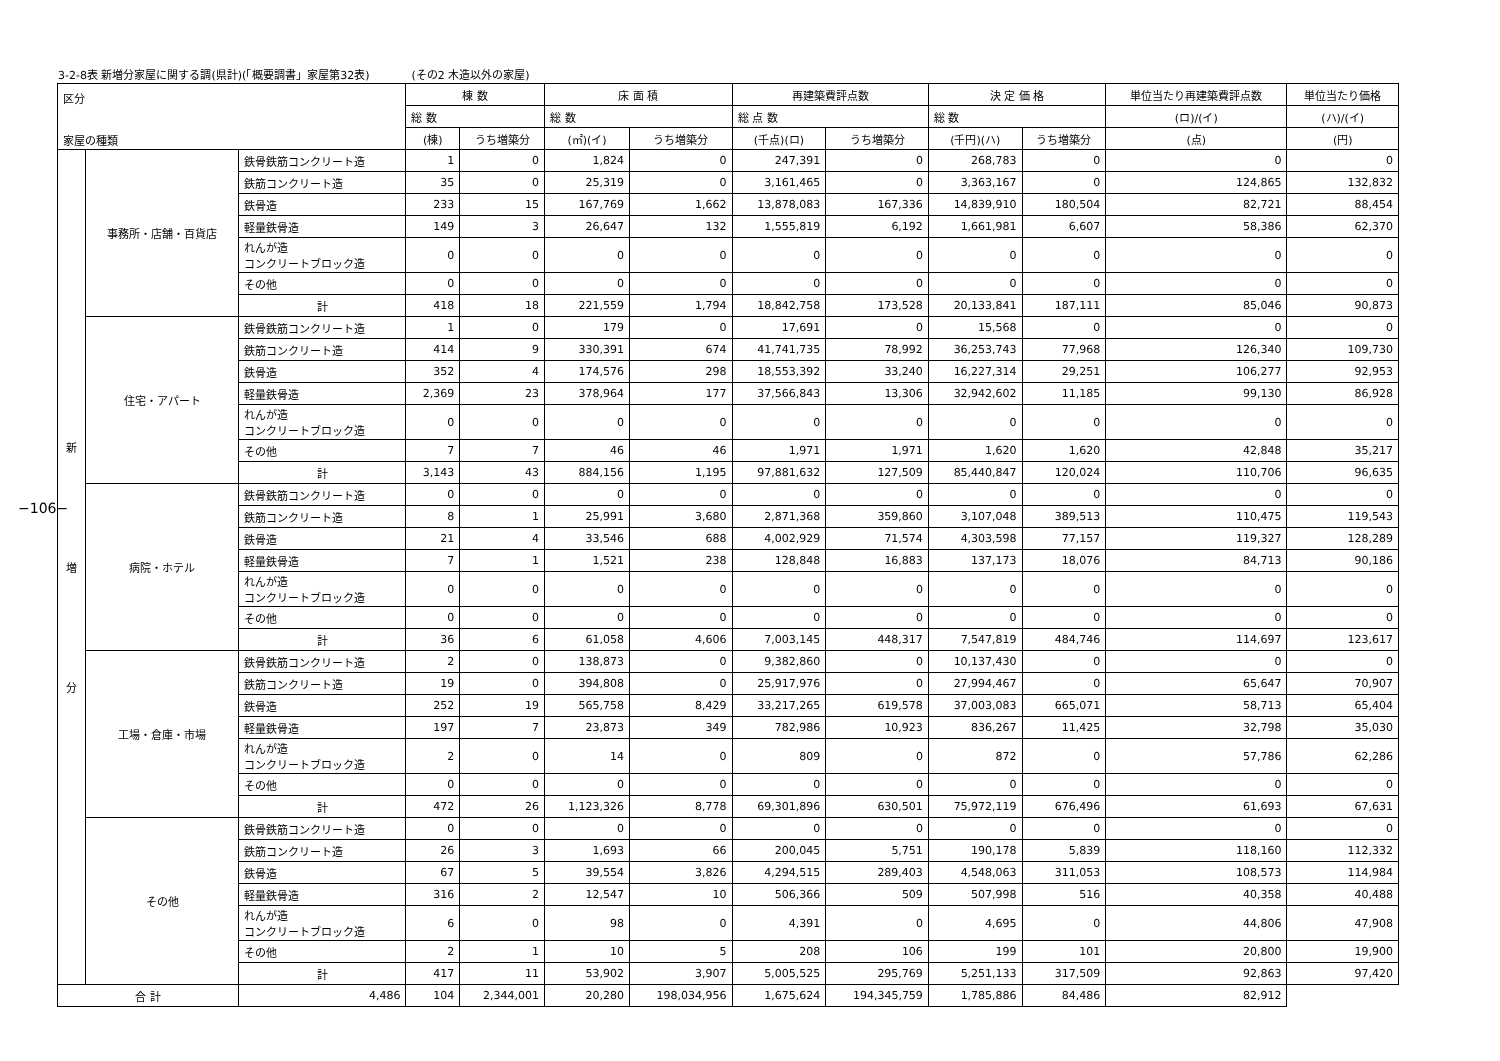3-2-8表 新増分家屋に関する調(県計)(「概要調書」家屋第32表) (その2 木造以外の家屋)
−106−
| 区分 家屋の種類 | | | 棟 数 | | 床 面 積 | | 再建築費評点数 | | 決 定 価 格 | | 単位当たり再建築費評点数 | 単位当たり価格 |
| --- | --- | --- | --- | --- | --- | --- | --- | --- | --- | --- | --- | --- |
| | | | 総 数 | | 総 数 | | 総 点 数 | | 総 数 | | (ロ)/(イ) | (ハ)/(イ) |
| | | | (棟) | うち増築分 | (㎡)(イ) | うち増築分 | (千点)(ロ) | うち増築分 | (千円)(ハ) | うち増築分 | (点) | (円) |
| 新 増 分 | 事務所・店舗・百貨店 | 鉄骨鉄筋コンクリート造 | 1 | 0 | 1,824 | 0 | 247,391 | 0 | 268,783 | 0 | 0 | 0 |
| | | 鉄筋コンクリート造 | 35 | 0 | 25,319 | 0 | 3,161,465 | 0 | 3,363,167 | 0 | 124,865 | 132,832 |
| | | 鉄骨造 | 233 | 15 | 167,769 | 1,662 | 13,878,083 | 167,336 | 14,839,910 | 180,504 | 82,721 | 88,454 |
| | | 軽量鉄骨造 | 149 | 3 | 26,647 | 132 | 1,555,819 | 6,192 | 1,661,981 | 6,607 | 58,386 | 62,370 |
| | | れんが造 コンクリートブロック造 | 0 | 0 | 0 | 0 | 0 | 0 | 0 | 0 | 0 | 0 |
| | | その他 | 0 | 0 | 0 | 0 | 0 | 0 | 0 | 0 | 0 | 0 |
| | | 計 | 418 | 18 | 221,559 | 1,794 | 18,842,758 | 173,528 | 20,133,841 | 187,111 | 85,046 | 90,873 |
| | 住宅・アパート | 鉄骨鉄筋コンクリート造 | 1 | 0 | 179 | 0 | 17,691 | 0 | 15,568 | 0 | 0 | 0 |
| | | 鉄筋コンクリート造 | 414 | 9 | 330,391 | 674 | 41,741,735 | 78,992 | 36,253,743 | 77,968 | 126,340 | 109,730 |
| | | 鉄骨造 | 352 | 4 | 174,576 | 298 | 18,553,392 | 33,240 | 16,227,314 | 29,251 | 106,277 | 92,953 |
| | | 軽量鉄骨造 | 2,369 | 23 | 378,964 | 177 | 37,566,843 | 13,306 | 32,942,602 | 11,185 | 99,130 | 86,928 |
| | | れんが造 コンクリートブロック造 | 0 | 0 | 0 | 0 | 0 | 0 | 0 | 0 | 0 | 0 |
| | | その他 | 7 | 7 | 46 | 46 | 1,971 | 1,971 | 1,620 | 1,620 | 42,848 | 35,217 |
| | | 計 | 3,143 | 43 | 884,156 | 1,195 | 97,881,632 | 127,509 | 85,440,847 | 120,024 | 110,706 | 96,635 |
| | 病院・ホテル | 鉄骨鉄筋コンクリート造 | 0 | 0 | 0 | 0 | 0 | 0 | 0 | 0 | 0 | 0 |
| | | 鉄筋コンクリート造 | 8 | 1 | 25,991 | 3,680 | 2,871,368 | 359,860 | 3,107,048 | 389,513 | 110,475 | 119,543 |
| | | 鉄骨造 | 21 | 4 | 33,546 | 688 | 4,002,929 | 71,574 | 4,303,598 | 77,157 | 119,327 | 128,289 |
| | | 軽量鉄骨造 | 7 | 1 | 1,521 | 238 | 128,848 | 16,883 | 137,173 | 18,076 | 84,713 | 90,186 |
| | | れんが造 コンクリートブロック造 | 0 | 0 | 0 | 0 | 0 | 0 | 0 | 0 | 0 | 0 |
| | | その他 | 0 | 0 | 0 | 0 | 0 | 0 | 0 | 0 | 0 | 0 |
| | | 計 | 36 | 6 | 61,058 | 4,606 | 7,003,145 | 448,317 | 7,547,819 | 484,746 | 114,697 | 123,617 |
| | 工場・倉庫・市場 | 鉄骨鉄筋コンクリート造 | 2 | 0 | 138,873 | 0 | 9,382,860 | 0 | 10,137,430 | 0 | 0 | 0 |
| | | 鉄筋コンクリート造 | 19 | 0 | 394,808 | 0 | 25,917,976 | 0 | 27,994,467 | 0 | 65,647 | 70,907 |
| | | 鉄骨造 | 252 | 19 | 565,758 | 8,429 | 33,217,265 | 619,578 | 37,003,083 | 665,071 | 58,713 | 65,404 |
| | | 軽量鉄骨造 | 197 | 7 | 23,873 | 349 | 782,986 | 10,923 | 836,267 | 11,425 | 32,798 | 35,030 |
| | | れんが造 コンクリートブロック造 | 2 | 0 | 14 | 0 | 809 | 0 | 872 | 0 | 57,786 | 62,286 |
| | | その他 | 0 | 0 | 0 | 0 | 0 | 0 | 0 | 0 | 0 | 0 |
| | | 計 | 472 | 26 | 1,123,326 | 8,778 | 69,301,896 | 630,501 | 75,972,119 | 676,496 | 61,693 | 67,631 |
| | その他 | 鉄骨鉄筋コンクリート造 | 0 | 0 | 0 | 0 | 0 | 0 | 0 | 0 | 0 | 0 |
| | | 鉄筋コンクリート造 | 26 | 3 | 1,693 | 66 | 200,045 | 5,751 | 190,178 | 5,839 | 118,160 | 112,332 |
| | | 鉄骨造 | 67 | 5 | 39,554 | 3,826 | 4,294,515 | 289,403 | 4,548,063 | 311,053 | 108,573 | 114,984 |
| | | 軽量鉄骨造 | 316 | 2 | 12,547 | 10 | 506,366 | 509 | 507,998 | 516 | 40,358 | 40,488 |
| | | れんが造 コンクリートブロック造 | 6 | 0 | 98 | 0 | 4,391 | 0 | 4,695 | 0 | 44,806 | 47,908 |
| | | その他 | 2 | 1 | 10 | 5 | 208 | 106 | 199 | 101 | 20,800 | 19,900 |
| | | 計 | 417 | 11 | 53,902 | 3,907 | 5,005,525 | 295,769 | 5,251,133 | 317,509 | 92,863 | 97,420 |
| 合 計 | | 4,486 | 104 | 2,344,001 | 20,280 | 198,034,956 | 1,675,624 | 194,345,759 | 1,785,886 | 84,486 | 82,912 | |